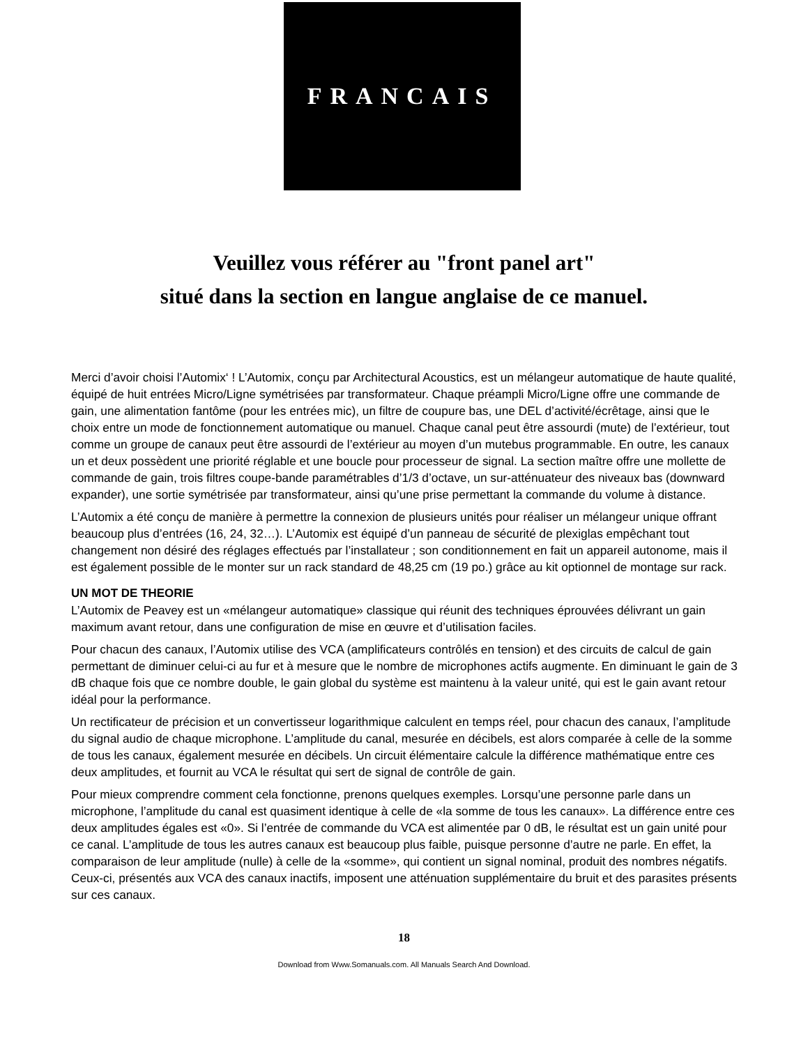FRANCAIS
Veuillez vous référer au "front panel art"
situé dans la section en langue anglaise de ce manuel.
Merci d’avoir choisi l’Automix‘ ! L’Automix, conçu par Architectural Acoustics, est un mélangeur automatique de haute qualité, équipé de huit entrées Micro/Ligne symétrisées par transformateur. Chaque préampli Micro/Ligne offre une commande de gain, une alimentation fantôme (pour les entrées mic), un filtre de coupure bas, une DEL d’activité/écrêtage, ainsi que le choix entre un mode de fonctionnement automatique ou manuel. Chaque canal peut être assourdi (mute) de l’extérieur, tout comme un groupe de canaux peut être assourdi de l’extérieur au moyen d’un mutebus programmable. En outre, les canaux un et deux possèdent une priorité réglable et une boucle pour processeur de signal. La section maître offre une mollette de commande de gain, trois filtres coupe-bande paramétrables d’1/3 d’octave, un sur-atténuateur des niveaux bas (downward expander), une sortie symétrisée par transformateur, ainsi qu’une prise permettant la commande du volume à distance.
L’Automix a été conçu de manière à permettre la connexion de plusieurs unités pour réaliser un mélangeur unique offrant beaucoup plus d’entrées (16, 24, 32…). L’Automix est équipé d’un panneau de sécurité de plexiglas empêchant tout changement non désiré des réglages effectués par l’installateur ; son conditionnement en fait un appareil autonome, mais il est également possible de le monter sur un rack standard de 48,25 cm (19 po.) grâce au kit optionnel de montage sur rack.
UN MOT DE THEORIE
L’Automix de Peavey est un «mélangeur automatique» classique qui réunit des techniques éprouvées délivrant un gain maximum avant retour, dans une configuration de mise en œuvre et d’utilisation faciles.
Pour chacun des canaux, l’Automix utilise des VCA (amplificateurs contrôlés en tension) et des circuits de calcul de gain permettant de diminuer celui-ci au fur et à mesure que le nombre de microphones actifs augmente. En diminuant le gain de 3 dB chaque fois que ce nombre double, le gain global du système est maintenu à la valeur unité, qui est le gain avant retour idéal pour la performance.
Un rectificateur de précision et un convertisseur logarithmique calculent en temps réel, pour chacun des canaux, l’amplitude du signal audio de chaque microphone. L’amplitude du canal, mesurée en décibels, est alors comparée à celle de la somme de tous les canaux, également mesurée en décibels. Un circuit élémentaire calcule la différence mathématique entre ces deux amplitudes, et fournit au VCA le résultat qui sert de signal de contrôle de gain.
Pour mieux comprendre comment cela fonctionne, prenons quelques exemples. Lorsqu’une personne parle dans un microphone, l’amplitude du canal est quasiment identique à celle de «la somme de tous les canaux». La différence entre ces deux amplitudes égales est «0». Si l’entrée de commande du VCA est alimentée par 0 dB, le résultat est un gain unité pour ce canal. L’amplitude de tous les autres canaux est beaucoup plus faible, puisque personne d’autre ne parle. En effet, la comparaison de leur amplitude (nulle) à celle de la «somme», qui contient un signal nominal, produit des nombres négatifs. Ceux-ci, présentés aux VCA des canaux inactifs, imposent une atténuation supplémentaire du bruit et des parasites présents sur ces canaux.
18
Download from Www.Somanuals.com. All Manuals Search And Download.